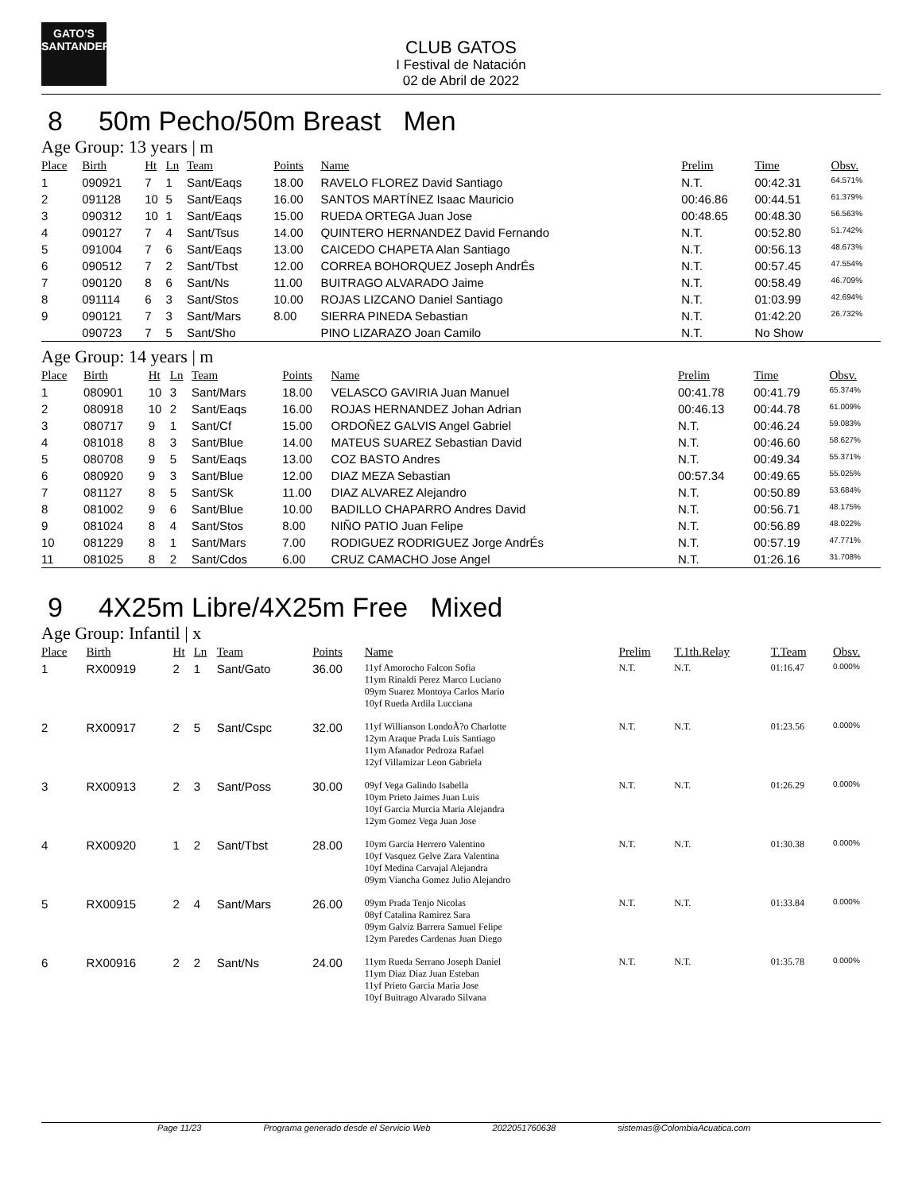GATO'S
SANTANDER
CLUB GATOS
I Festival de Natación
02 de Abril de 2022
8 50m Pecho/50m Breast Men
Age Group: 13 years | m
| Place | Birth | Ht | Ln | Team | Points | Name | Prelim | Time | Obsv. |
| --- | --- | --- | --- | --- | --- | --- | --- | --- | --- |
| 1 | 090921 | 7 | 1 | Sant/Eaqs | 18.00 | RAVELO FLOREZ David Santiago | N.T. | 00:42.31 | 64.571% |
| 2 | 091128 | 10 | 5 | Sant/Eaqs | 16.00 | SANTOS MARTÍNEZ Isaac Mauricio | 00:46.86 | 00:44.51 | 61.379% |
| 3 | 090312 | 10 | 1 | Sant/Eaqs | 15.00 | RUEDA ORTEGA Juan Jose | 00:48.65 | 00:48.30 | 56.563% |
| 4 | 090127 | 7 | 4 | Sant/Tsus | 14.00 | QUINTERO HERNANDEZ David Fernando | N.T. | 00:52.80 | 51.742% |
| 5 | 091004 | 7 | 6 | Sant/Eaqs | 13.00 | CAICEDO CHAPETA Alan Santiago | N.T. | 00:56.13 | 48.673% |
| 6 | 090512 | 7 | 2 | Sant/Tbst | 12.00 | CORREA BOHORQUEZ Joseph AndrÉs | N.T. | 00:57.45 | 47.554% |
| 7 | 090120 | 8 | 6 | Sant/Ns | 11.00 | BUITRAGO ALVARADO Jaime | N.T. | 00:58.49 | 46.709% |
| 8 | 091114 | 6 | 3 | Sant/Stos | 10.00 | ROJAS LIZCANO Daniel Santiago | N.T. | 01:03.99 | 42.694% |
| 9 | 090121 | 7 | 3 | Sant/Mars | 8.00 | SIERRA PINEDA Sebastian | N.T. | 01:42.20 | 26.732% |
| | 090723 | 7 | 5 | Sant/Sho | | PINO LIZARAZO Joan Camilo | N.T. | No Show | |
Age Group: 14 years | m
| Place | Birth | Ht | Ln | Team | Points | Name | Prelim | Time | Obsv. |
| --- | --- | --- | --- | --- | --- | --- | --- | --- | --- |
| 1 | 080901 | 10 | 3 | Sant/Mars | 18.00 | VELASCO GAVIRIA Juan Manuel | 00:41.78 | 00:41.79 | 65.374% |
| 2 | 080918 | 10 | 2 | Sant/Eaqs | 16.00 | ROJAS HERNANDEZ Johan Adrian | 00:46.13 | 00:44.78 | 61.009% |
| 3 | 080717 | 9 | 1 | Sant/Cf | 15.00 | ORDOÑEZ GALVIS Angel Gabriel | N.T. | 00:46.24 | 59.083% |
| 4 | 081018 | 8 | 3 | Sant/Blue | 14.00 | MATEUS SUAREZ Sebastian David | N.T. | 00:46.60 | 58.627% |
| 5 | 080708 | 9 | 5 | Sant/Eaqs | 13.00 | COZ BASTO Andres | N.T. | 00:49.34 | 55.371% |
| 6 | 080920 | 9 | 3 | Sant/Blue | 12.00 | DIAZ MEZA Sebastian | 00:57.34 | 00:49.65 | 55.025% |
| 7 | 081127 | 8 | 5 | Sant/Sk | 11.00 | DIAZ ALVAREZ Alejandro | N.T. | 00:50.89 | 53.684% |
| 8 | 081002 | 9 | 6 | Sant/Blue | 10.00 | BADILLO CHAPARRO Andres David | N.T. | 00:56.71 | 48.175% |
| 9 | 081024 | 8 | 4 | Sant/Stos | 8.00 | NIÑO PATIO Juan Felipe | N.T. | 00:56.89 | 48.022% |
| 10 | 081229 | 8 | 1 | Sant/Mars | 7.00 | RODIGUEZ RODRIGUEZ Jorge AndrÉs | N.T. | 00:57.19 | 47.771% |
| 11 | 081025 | 8 | 2 | Sant/Cdos | 6.00 | CRUZ CAMACHO Jose Angel | N.T. | 01:26.16 | 31.708% |
9 4X25m Libre/4X25m Free Mixed
Age Group: Infantil | x
| Place | Birth | Ht | Ln | Team | Points | Name | Prelim | T.1th.Relay | T.Team | Obsv. |
| --- | --- | --- | --- | --- | --- | --- | --- | --- | --- | --- |
| 1 | RX00919 | 2 | 1 | Sant/Gato | 36.00 | 11yf Amorocho Falcon Sofia 11ym Rinaldi Perez Marco Luciano 09ym Suarez Montoya Carlos Mario 10yf Rueda Ardila Lucciana | N.T. | N.T. | 01:16.47 | 0.000% |
| 2 | RX00917 | 2 | 5 | Sant/Cspc | 32.00 | 11yf Willianson LondoÃ?o Charlotte 12ym Araque Prada Luis Santiago 11ym Afanador Pedroza Rafael 12yf Villamizar Leon Gabriela | N.T. | N.T. | 01:23.56 | 0.000% |
| 3 | RX00913 | 2 | 3 | Sant/Poss | 30.00 | 09yf Vega Galindo Isabella 10ym Prieto Jaimes Juan Luis 10yf Garcia Murcia Maria Alejandra 12ym Gomez Vega Juan Jose | N.T. | N.T. | 01:26.29 | 0.000% |
| 4 | RX00920 | 1 | 2 | Sant/Tbst | 28.00 | 10ym Garcia Herrero Valentino 10yf Vasquez Gelve Zara Valentina 10yf Medina Carvajal Alejandra 09ym Viancha Gomez Julio Alejandro | N.T. | N.T. | 01:30.38 | 0.000% |
| 5 | RX00915 | 2 | 4 | Sant/Mars | 26.00 | 09ym Prada Tenjo Nicolas 08yf Catalina Ramirez Sara 09ym Galviz Barrera Samuel Felipe 12ym Paredes Cardenas Juan Diego | N.T. | N.T. | 01:33.84 | 0.000% |
| 6 | RX00916 | 2 | 2 | Sant/Ns | 24.00 | 11ym Rueda Serrano Joseph Daniel 11ym Diaz Diaz Juan Esteban 11yf Prieto Garcia Maria Jose 10yf Buitrago Alvarado Silvana | N.T. | N.T. | 01:35.78 | 0.000% |
Page 11/23 Programa generado desde el Servicio Web 2022051760638 sistemas@ColombiaAcuatica.com